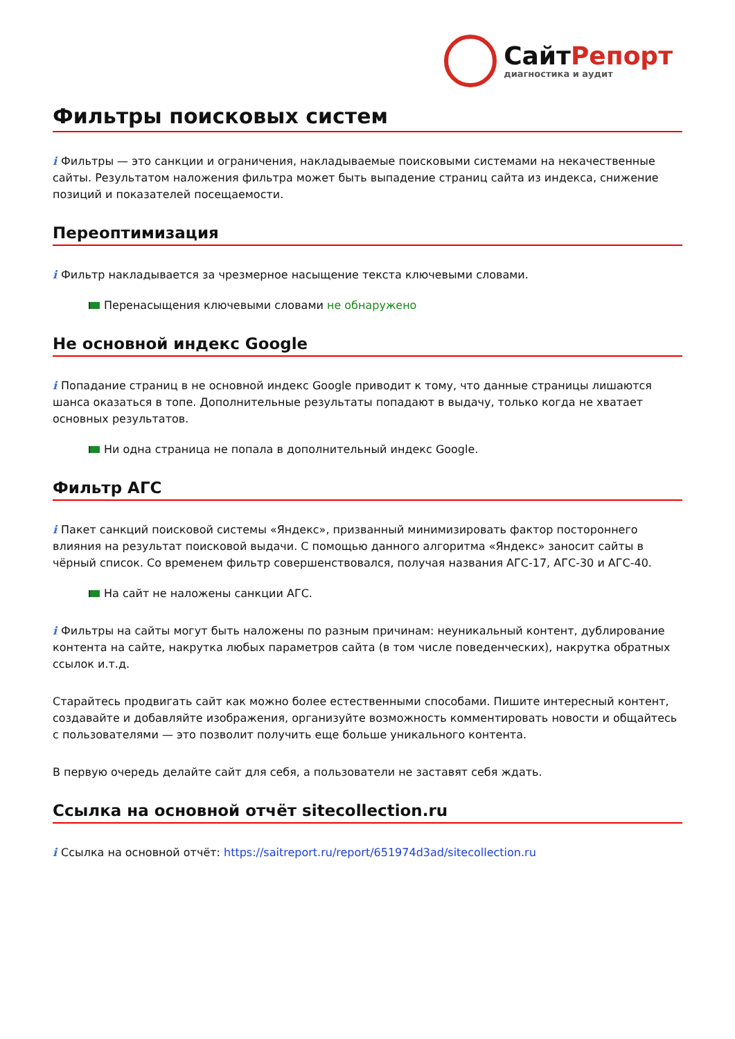СайтРепорт
диагностика и аудит
Фильтры поисковых систем
i Фильтры — это санкции и ограничения, накладываемые поисковыми системами на некачественные сайты. Результатом наложения фильтра может быть выпадение страниц сайта из индекса, снижение позиций и показателей посещаемости.
Переоптимизация
i Фильтр накладывается за чрезмерное насыщение текста ключевыми словами.
Перенасыщения ключевыми словами не обнаружено
Не основной индекс Google
i Попадание страниц в не основной индекс Google приводит к тому, что данные страницы лишаются шанса оказаться в топе. Дополнительные результаты попадают в выдачу, только когда не хватает основных результатов.
Ни одна страница не попала в дополнительный индекс Google.
Фильтр АГС
i Пакет санкций поисковой системы «Яндекс», призванный минимизировать фактор постороннего влияния на результат поисковой выдачи. С помощью данного алгоритма «Яндекс» заносит сайты в чёрный список. Со временем фильтр совершенствовался, получая названия АГС-17, АГС-30 и АГС-40.
На сайт не наложены санкции АГС.
i Фильтры на сайты могут быть наложены по разным причинам: неуникальный контент, дублирование контента на сайте, накрутка любых параметров сайта (в том числе поведенческих), накрутка обратных ссылок и.т.д.
Старайтесь продвигать сайт как можно более естественными способами. Пишите интересный контент, создавайте и добавляйте изображения, организуйте возможность комментировать новости и общайтесь с пользователями — это позволит получить еще больше уникального контента.
В первую очередь делайте сайт для себя, а пользователи не заставят себя ждать.
Ссылка на основной отчёт sitecollection.ru
i Ссылка на основной отчёт: https://saitreport.ru/report/651974d3ad/sitecollection.ru